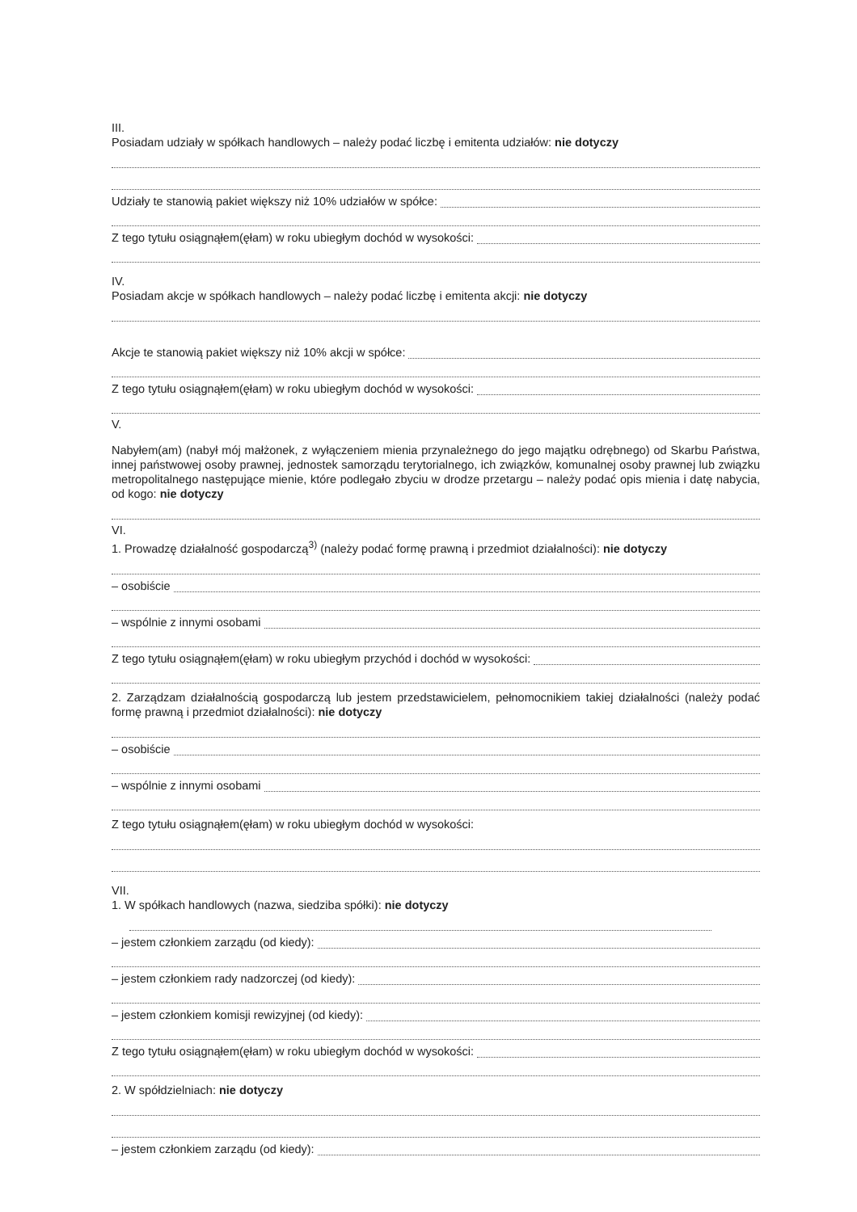III.
Posiadam udziały w spółkach handlowych – należy podać liczbę i emitenta udziałów: nie dotyczy
Udziały te stanowią pakiet większy niż 10% udziałów w spółce:
Z tego tytułu osiągnąłem(ęłam) w roku ubiegłym dochód w wysokości:
IV.
Posiadam akcje w spółkach handlowych – należy podać liczbę i emitenta akcji: nie dotyczy
Akcje te stanowią pakiet większy niż 10% akcji w spółce:
Z tego tytułu osiągnąłem(ęłam) w roku ubiegłym dochód w wysokości:
V.
Nabyłem(am) (nabył mój małżonek, z wyłączeniem mienia przynależnego do jego majątku odrębnego) od Skarbu Państwa, innej państwowej osoby prawnej, jednostek samorządu terytorialnego, ich związków, komunalnej osoby prawnej lub związku metropolitalnego następujące mienie, które podlegało zbyciu w drodze przetargu – należy podać opis mienia i datę nabycia, od kogo: nie dotyczy
VI.
1. Prowadzę działalność gospodarczą<sup>3)</sup> (należy podać formę prawną i przedmiot działalności): nie dotyczy
– osobiście
– wspólnie z innymi osobami
Z tego tytułu osiągnąłem(ęłam) w roku ubiegłym przychód i dochód w wysokości:
2. Zarządzam działalnością gospodarczą lub jestem przedstawicielem, pełnomocnikiem takiej działalności (należy podać formę prawną i przedmiot działalności): nie dotyczy
– osobiście
– wspólnie z innymi osobami
Z tego tytułu osiągnąłem(ęłam) w roku ubiegłym dochód w wysokości:
VII.
1. W spółkach handlowych (nazwa, siedziba spółki): nie dotyczy
– jestem członkiem zarządu (od kiedy):
– jestem członkiem rady nadzorczej (od kiedy):
– jestem członkiem komisji rewizyjnej (od kiedy):
Z tego tytułu osiągnąłem(ęłam) w roku ubiegłym dochód w wysokości:
2. W spółdzielniach: nie dotyczy
– jestem członkiem zarządu (od kiedy):